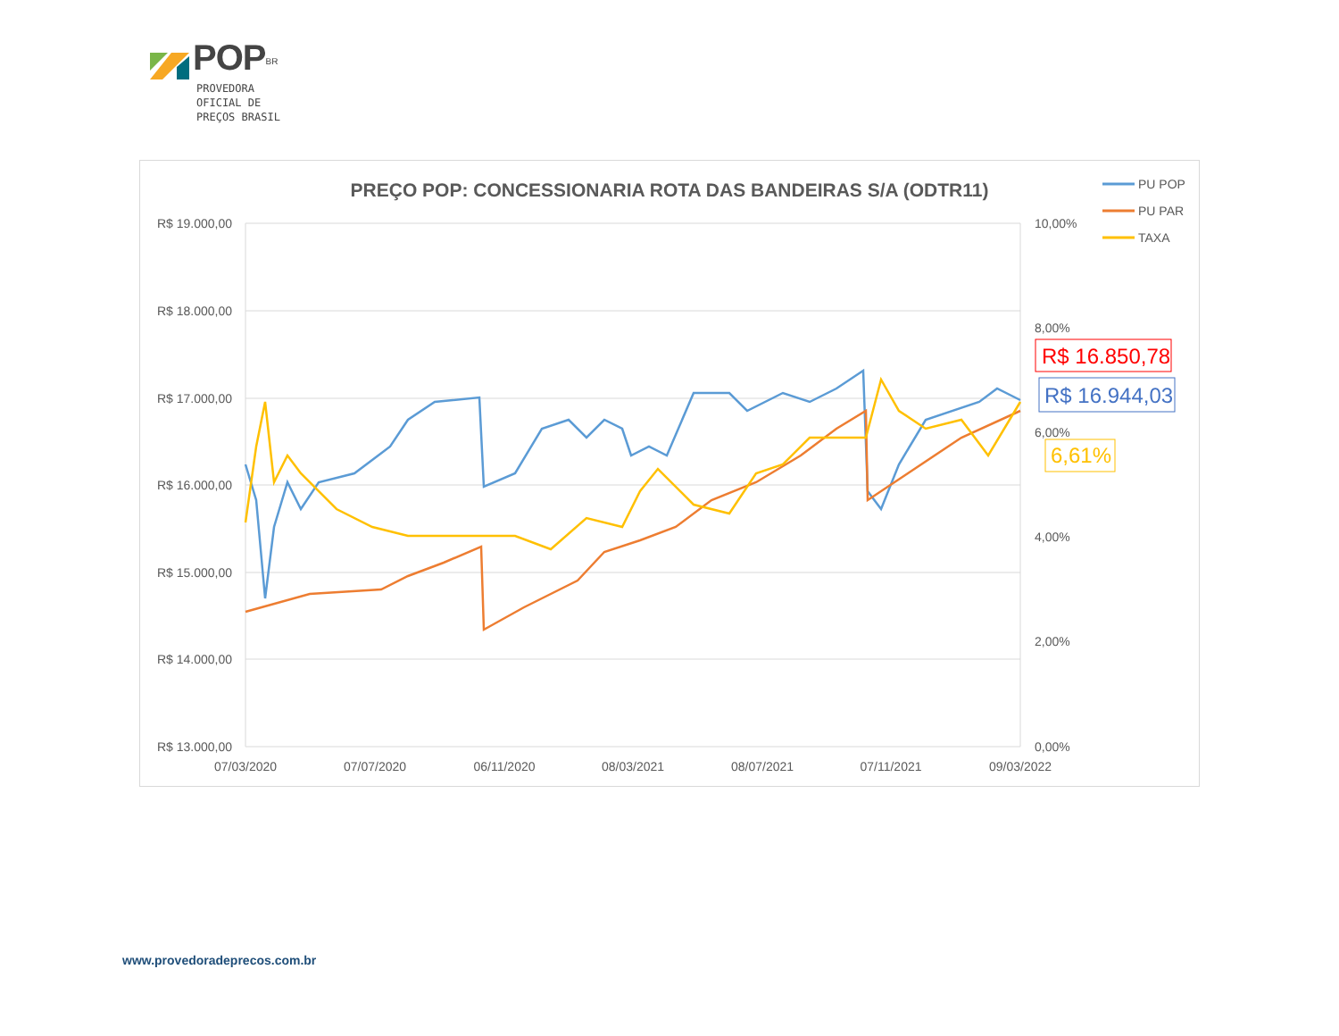POP<sup>BR</sup>
PROVEDORA
OFICIAL DE
PREÇOS BRASIL
PREÇO POP: CONCESSIONARIA ROTA DAS BANDEIRAS S/A (ODTR11)
R$ 19.000,00
R$ 18.000,00
R$ 17.000,00
R$ 16.000,00
R$ 15.000,00
R$ 14.000,00
R$ 13.000,00
10,00%
8,00%
6,00%
4,00%
2,00%
0,00%
07/03/2020
07/07/2020
06/11/2020
08/03/2021
08/07/2021
07/11/2021
09/03/2022
PU POP
PU PAR
TAXA
R$ 16.850,78
R$ 16.944,03
6,61%
www.provedoradeprecos.com.br